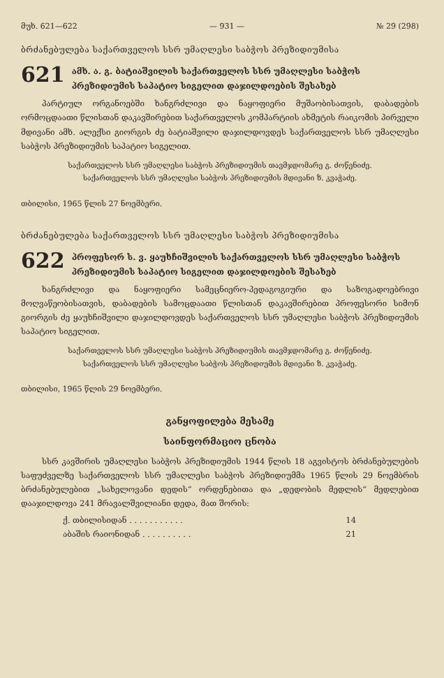მუხ. 621—622 — 931 — № 29 (298)
ბრძანებულება საქართველოს სსრ უმაღლესი საბჭოს პრეზიდიუმისა
621
ამხ. ა. გ. ბატიაშვილის საქართველოს სსრ უმაღლესი საბჭოს პრეზიდიუმის საპატიო სიგელით დაჯილდოების შესახებ
პარტიულ ორგანოებში ხანგრძლივი და ნაყოფიერი მუშაობისათვის, დაბადების ორმოცდაათი წლისთან დაკავშირებით საქართველოს კომპარტიის ახმეტის რაიკომის პირველი მდივანი ამხ. ალექსი გიორგის ძე ბატიაშვილი დაჯილდოვდეს საქართველოს სსრ უმაღლესი საბჭოს პრეზიდიუმის საპატიო სიგელით.
საქართველოს სსრ უმაღლესი საბჭოს პრეზიდიუმის თავმჯდომარე გ. ძოწენიძე.
საქართველოს სსრ უმაღლესი საბჭოს პრეზიდიუმის მდივანი ზ. კვაჭაძე.
თბილისი, 1965 წლის 27 ნოემბერი.
ბრძანებულება საქართველოს სსრ უმაღლესი საბჭოს პრეზიდიუმისა
622
პროფესორ ს. ვ. ყაუხჩიშვილის საქართველოს სსრ უმაღლესი საბჭოს პრეზიდიუმის საპატიო სიგელით დაჯილდოების შესახებ
ხანგრძლივი და ნაყოფიერი სამეცნიერო-პედაგოგიური და საზოგადოებრივი მოღვაწეობისათვის, დაბადების სამოცდაათი წლისთან დაკავშირებით პროფესორი სიმონ გიორგის ძე ყაუხჩიშვილი დაჯილდოვდეს საქართველოს სსრ უმაღლესი საბჭოს პრეზიდიუმის საპატიო სიგელით.
საქართველოს სსრ უმაღლესი საბჭოს პრეზიდიუმის თავმჯდომარე გ. ძოწენიძე.
საქართველოს სსრ უმაღლესი საბჭოს პრეზიდიუმის მდივანი ზ. კვაჭაძე.
თბილისი, 1965 წლის 29 ნოემბერი.
განყოფილება მესამე
საინფორმაციო ცნობა
სსრ კავშირის უმაღლესი საბჭოს პრეზიდიუმის 1944 წლის 18 აგვისტოს ბრძანებულების საფუძველზე საქართველოს სსრ უმაღლესი საბჭოს პრეზიდიუმმა 1965 წლის 29 ნოემბრის ბრძანებულებით „სახელოვანი დედის“ ორდენებითა და „დედობის მედლის“ მედლებით დააჯილდოვა 241 მრავალშვილიანი დედა, მათ შორის:
ქ. თბილისიდან . . . . . . . . . . . 14
აბაშის რაიონიდან . . . . . . . . . . 21